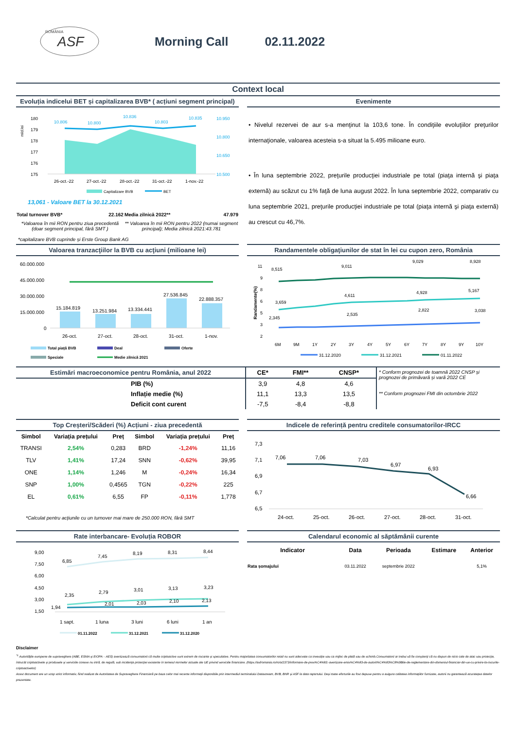ROMÂNIA
ASF
Morning Call 02.11.2022
Context local
Evoluția indicelui BET și capitalizarea BVB* ( acțiuni segment principal)
180
179
178
177
176
175
mld.lei
10.806
10.800
10.836
10.803
10.835
10.950
10.800
10.650
10.500
26-oct.-22
27-oct.-22
28-oct.-22
31-oct.-22
1-nov.-22
Capitalizare BVB
BET
13,061 - Valoare BET la 30.12.2021
| Total turnover BVB* | 22.162 | Media zilnică 2022** | 47.979 |
| *Valoarea în mii RON pentru ziua precedentă (doar segment principal, fără SMT ) | | ** Valoarea în mii RON pentru 2022 (numai segment principal); Media zilnică 2021:43.781 | |
*capitalizare BVB cuprinde și Erste Group Bank AG
Evenimente
• Nivelul rezervei de aur s-a menţinut la 103,6 tone. În condiţiile evoluţiilor preţurilor internaţionale, valoarea acesteia s-a situat la 5.495 milioane euro.
• În luna septembrie 2022, preţurile producţiei industriale pe total (piaţa internă şi piaţa externă) au scăzut cu 1% faţă de luna august 2022. În luna septembrie 2022, comparativ cu luna septembrie 2021, preţurile producţiei industriale pe total (piaţa internă şi piaţa externă) au crescut cu 46,7%.
Valoarea tranzacţiilor la BVB cu acţiuni (milioane lei)
60.000.000
45.000.000
30.000.000
15.000.000
0
15.184.819
13.251.984
13.334.441
27.536.845
22.888.357
26-oct.
27-oct.
28-oct.
31-oct.
1-nov.
Total piață BVB
Deal
Oferte
Speciale
Medie zilnică 2021
Randamentele obligaţiunilor de stat în lei cu cupon zero, România
Randamente(%)
11
9
8
6
5
3
2
8,515
9,011
9,029
8,928
3,659
4,611
4,928
5,167
2,345
2,535
2,822
3,038
6M
9M
1Y
2Y
3Y
4Y
5Y
6Y
7Y
8Y
9Y
10Y
31.12.2020
31.12.2021
01.11.2022
| Estimări macroeconomice pentru România, anul 2022 | CE* | FMI** | CNSP* | * Conform prognozei de toamnă 2022 CNSP și prognozei de primăvară și vară 2022 CE ** Conform prognozei FMI din octombrie 2022 |
| PIB (%) | 3,9 | 4,8 | 4,6 | |
| Inflație medie (%) | 11,1 | 13,3 | 13,5 | |
| Deficit cont curent | -7,5 | -8,4 | -8,8 | |
Top Creșteri/Scăderi (%) Acțiuni - ziua precedentă
| Simbol | Variația prețului | Preț | Simbol | Variația prețului | Preț |
| --- | --- | --- | --- | --- | --- |
| TRANSI | 2,54% | 0,283 | BRD | -1,24% | 11,16 |
| TLV | 1,41% | 17,24 | SNN | -0,62% | 39,95 |
| ONE | 1,14% | 1,246 | M | -0,24% | 16,34 |
| SNP | 1,00% | 0,4565 | TGN | -0,22% | 225 |
| EL | 0,61% | 6,55 | FP | -0,11% | 1,778 |
*Calculat pentru acțiunile cu un turnover mai mare de 250.000 RON, fără SMT
Indicele de referință pentru creditele consumatorilor-IRCC
7,3
7,1
6,9
6,7
6,5
7,06
7,06
7,03
6,97
6,93
6,66
24-oct.
25-oct.
26-oct.
27-oct.
28-oct.
31-oct.
Rate interbancare- Evoluția ROBOR
9,00
7,50
6,00
4,50
3,00
1,50
6,85
7,45
8,19
8,31
8,44
2,35
2,79
3,01
3,13
3,23
1,94
2,01
2,03
2,10
2,13
1 sapt.
1 luna
3 luni
6 luni
1 an
01.11.2022
31.12.2021
31.12.2020
Calendarul economic al săptămânii curente
| Indicator | Data | Perioada | Estimare | Anterior |
| --- | --- | --- | --- | --- |
| Rata șomajului | 03.11.2022 | septembrie 2022 | | 5,1% |
Disclaimer
<sup>*1</sup> Autoritățile europene de supraveghere (ABE, ESMA și EIOPA – AES) avertizează consumatorii că multe criptoactive sunt extrem de riscante și speculative. Pentru majoritatea consumatorilor retail nu sunt adecvate ca investiție sau ca mijloc de plată sau de schimb.Consumatorii ar trebui să fie conștienți că nu dispun de nicio cale de atac sau protecție, întrucât criptoactivele și produsele și serviciile conexe nu intră, de regulă, sub incidența protecției existente în temeiul normelor actuale ale UE privind serviciile financiare. (https://asfromania.ro/ro/a/2373/informare-de-pres%C4%83:-avertizare-emis%C4%83-de-autorit%C4%83%C8%9Bile-de-reglementare-din-domeniul-financiar-din-ue-cu-privire-la-riscurile-criptoactivelor)
Acest document are un scop strict informativ, fiind realizat de Autoritatea de Supraveghere Financiară pe baza celor mai recente informații disponibile prin intermediul terminalului Datastream, BVB, BNR și ASF la data raportului. Deși toate eforturile au fost depuse pentru a asigura calitatea informațiilor furnizate, autorii nu garantează acuratețea datelor prezentate.